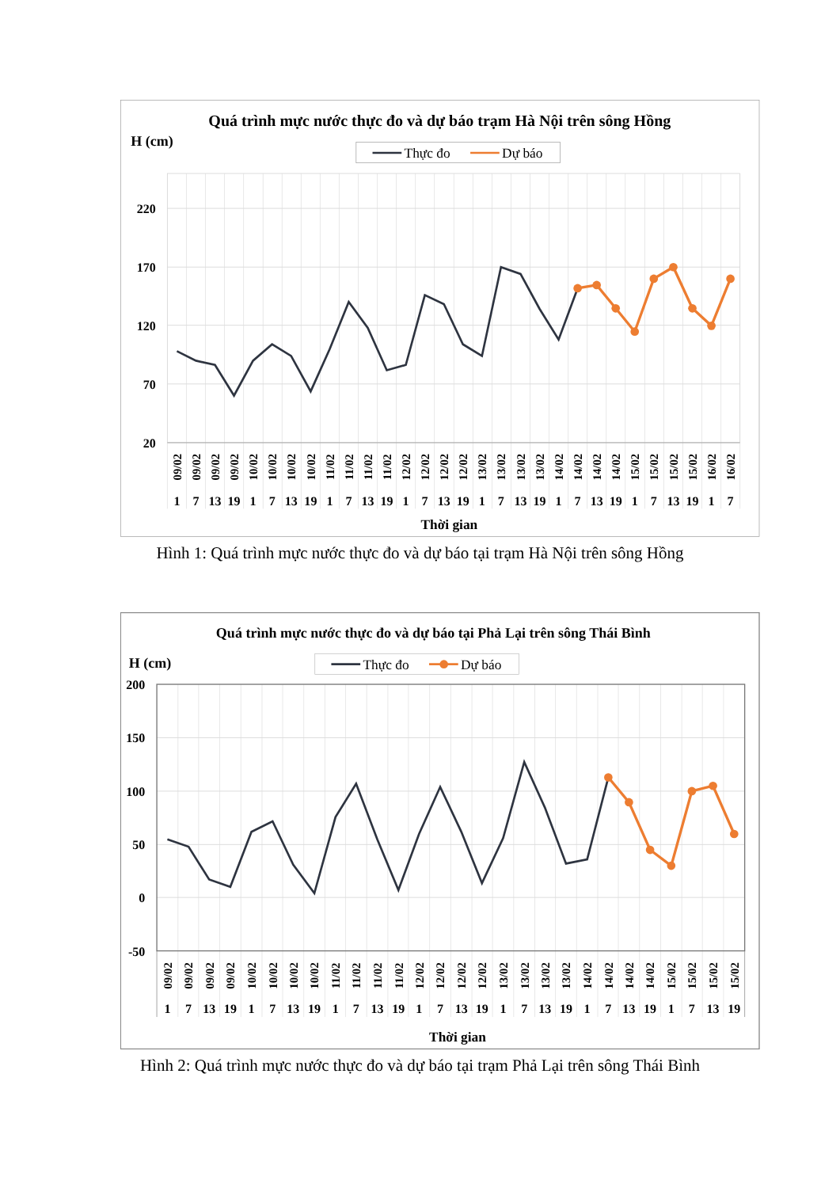Quá trình mực nước thực đo và dự báo trạm Hà Nội trên sông Hồng
H (cm)
Thực đo
Dự báo
220
170
120
70
20
09/02
09/02
09/02
09/02
10/02
10/02
10/02
10/02
11/02
11/02
11/02
11/02
12/02
12/02
12/02
12/02
13/02
13/02
13/02
13/02
14/02
14/02
14/02
14/02
15/02
15/02
15/02
15/02
16/02
16/02
1
7
13
19
1
7
13
19
1
7
13
19
1
7
13
19
1
7
13
19
1
7
13
19
1
7
13
19
1
7
Thời gian
Hình 1: Quá trình mực nước thực đo và dự báo tại trạm Hà Nội trên sông Hồng
Quá trình mực nước thực đo và dự báo tại Phả Lại trên sông Thái Bình
H (cm)
Thực đo
Dự báo
200
150
100
50
0
-50
09/02
09/02
09/02
09/02
10/02
10/02
10/02
10/02
11/02
11/02
11/02
11/02
12/02
12/02
12/02
12/02
13/02
13/02
13/02
13/02
14/02
14/02
14/02
14/02
15/02
15/02
15/02
15/02
1
7
13
19
1
7
13
19
1
7
13
19
1
7
13
19
1
7
13
19
1
7
13
19
1
7
13
19
Thời gian
Hình 2: Quá trình mực nước thực đo và dự báo tại trạm Phả Lại trên sông Thái Bình